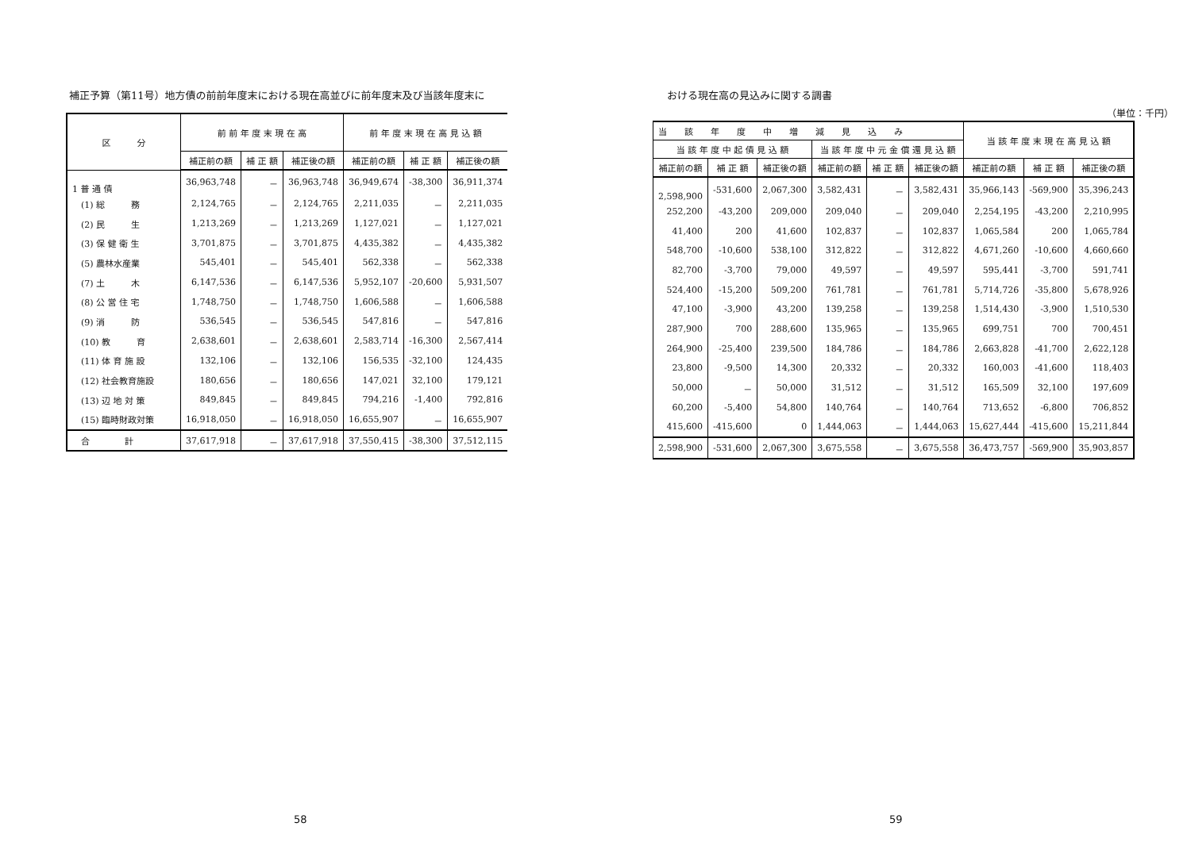補正予算（第11号）地方債の前前年度末における現在高並びに前年度末及び当該年度末に
| 区 分 | 前 前 年 度 末 現 在 高 | | | 前 年 度 末 現 在 高 見 込 額 | | |
| --- | --- | --- | --- | --- | --- | --- |
| | 補正前の額 | 補 正 額 | 補正後の額 | 補正前の額 | 補 正 額 | 補正後の額 |
| 1 普 通 債 | 36,963,748 | － | 36,963,748 | 36,949,674 | -38,300 | 36,911,374 |
| (1) 総 務 | 2,124,765 | － | 2,124,765 | 2,211,035 | － | 2,211,035 |
| (2) 民 生 | 1,213,269 | － | 1,213,269 | 1,127,021 | － | 1,127,021 |
| (3) 保 健 衛 生 | 3,701,875 | － | 3,701,875 | 4,435,382 | － | 4,435,382 |
| (5) 農林水産業 | 545,401 | － | 545,401 | 562,338 | － | 562,338 |
| (7) 土 木 | 6,147,536 | － | 6,147,536 | 5,952,107 | -20,600 | 5,931,507 |
| (8) 公 営 住 宅 | 1,748,750 | － | 1,748,750 | 1,606,588 | － | 1,606,588 |
| (9) 消 防 | 536,545 | － | 536,545 | 547,816 | － | 547,816 |
| (10) 教 育 | 2,638,601 | － | 2,638,601 | 2,583,714 | -16,300 | 2,567,414 |
| (11) 体 育 施 設 | 132,106 | － | 132,106 | 156,535 | -32,100 | 124,435 |
| (12) 社会教育施設 | 180,656 | － | 180,656 | 147,021 | 32,100 | 179,121 |
| (13) 辺 地 対 策 | 849,845 | － | 849,845 | 794,216 | -1,400 | 792,816 |
| (15) 臨時財政対策 | 16,918,050 | － | 16,918,050 | 16,655,907 | － | 16,655,907 |
| 合 計 | 37,617,918 | － | 37,617,918 | 37,550,415 | -38,300 | 37,512,115 |
58
おける現在高の見込みに関する調書
（単位：千円）
| 当 該 年 度 中 増 減 見 込 み | | | | | | 当 該 年 度 末 現 在 高 見 込 額 | | |
| --- | --- | --- | --- | --- | --- | --- | --- | --- |
| 当 該 年 度 中 起 債 見 込 額 | | | 当 該 年 度 中 元 金 償 還 見 込 額 | | | | | |
| 補正前の額 | 補 正 額 | 補正後の額 | 補正前の額 | 補 正 額 | 補正後の額 | 補正前の額 | 補 正 額 | 補正後の額 |
| 2,598,900 | -531,600 | 2,067,300 | 3,582,431 | － | 3,582,431 | 35,966,143 | -569,900 | 35,396,243 |
| 252,200 | -43,200 | 209,000 | 209,040 | － | 209,040 | 2,254,195 | -43,200 | 2,210,995 |
| 41,400 | 200 | 41,600 | 102,837 | － | 102,837 | 1,065,584 | 200 | 1,065,784 |
| 548,700 | -10,600 | 538,100 | 312,822 | － | 312,822 | 4,671,260 | -10,600 | 4,660,660 |
| 82,700 | -3,700 | 79,000 | 49,597 | － | 49,597 | 595,441 | -3,700 | 591,741 |
| 524,400 | -15,200 | 509,200 | 761,781 | － | 761,781 | 5,714,726 | -35,800 | 5,678,926 |
| 47,100 | -3,900 | 43,200 | 139,258 | － | 139,258 | 1,514,430 | -3,900 | 1,510,530 |
| 287,900 | 700 | 288,600 | 135,965 | － | 135,965 | 699,751 | 700 | 700,451 |
| 264,900 | -25,400 | 239,500 | 184,786 | － | 184,786 | 2,663,828 | -41,700 | 2,622,128 |
| 23,800 | -9,500 | 14,300 | 20,332 | － | 20,332 | 160,003 | -41,600 | 118,403 |
| 50,000 | － | 50,000 | 31,512 | － | 31,512 | 165,509 | 32,100 | 197,609 |
| 60,200 | -5,400 | 54,800 | 140,764 | － | 140,764 | 713,652 | -6,800 | 706,852 |
| 415,600 | -415,600 | 0 | 1,444,063 | － | 1,444,063 | 15,627,444 | -415,600 | 15,211,844 |
| 2,598,900 | -531,600 | 2,067,300 | 3,675,558 | － | 3,675,558 | 36,473,757 | -569,900 | 35,903,857 |
59